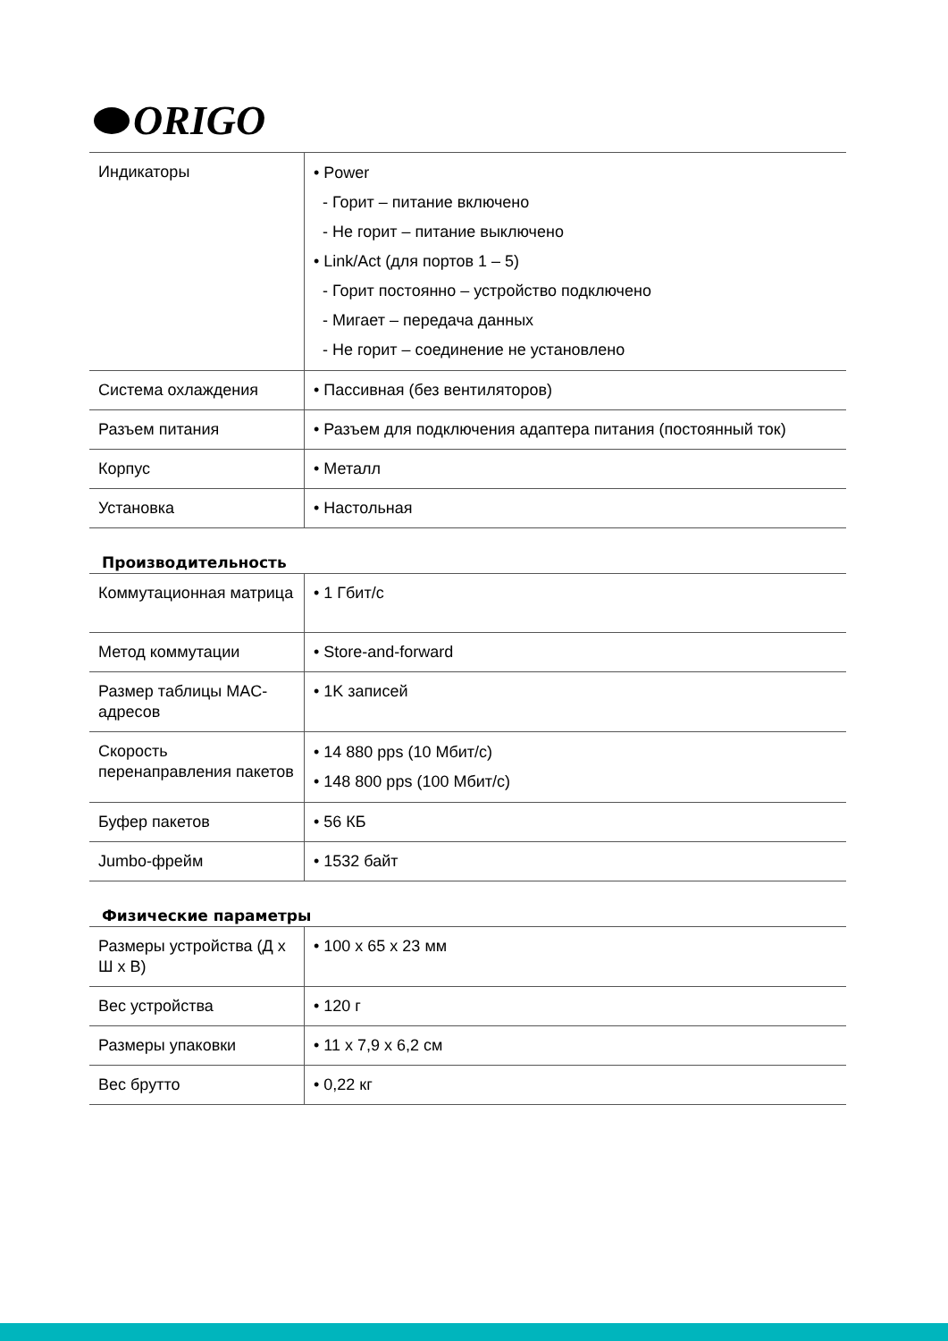ORIGO
| Индикаторы | • Power - Горит – питание включено - Не горит – питание выключено • Link/Act (для портов 1 – 5) - Горит постоянно – устройство подключено - Мигает – передача данных - Не горит – соединение не установлено |
| Система охлаждения | • Пассивная (без вентиляторов) |
| Разъем питания | • Разъем для подключения адаптера питания (постоянный ток) |
| Корпус | • Металл |
| Установка | • Настольная |
Производительность
| Коммутационная матрица | • 1 Гбит/с |
| Метод коммутации | • Store-and-forward |
| Размер таблицы MAC-адресов | • 1K записей |
| Скорость перенаправления пакетов | • 14 880 pps (10 Мбит/с) • 148 800 pps (100 Мбит/с) |
| Буфер пакетов | • 56 КБ |
| Jumbo-фрейм | • 1532 байт |
Физические параметры
| Размеры устройства (Д x Ш x В) | • 100 x 65 x 23 мм |
| Вес устройства | • 120 г |
| Размеры упаковки | • 11 x 7,9 x 6,2 см |
| Вес брутто | • 0,22 кг |